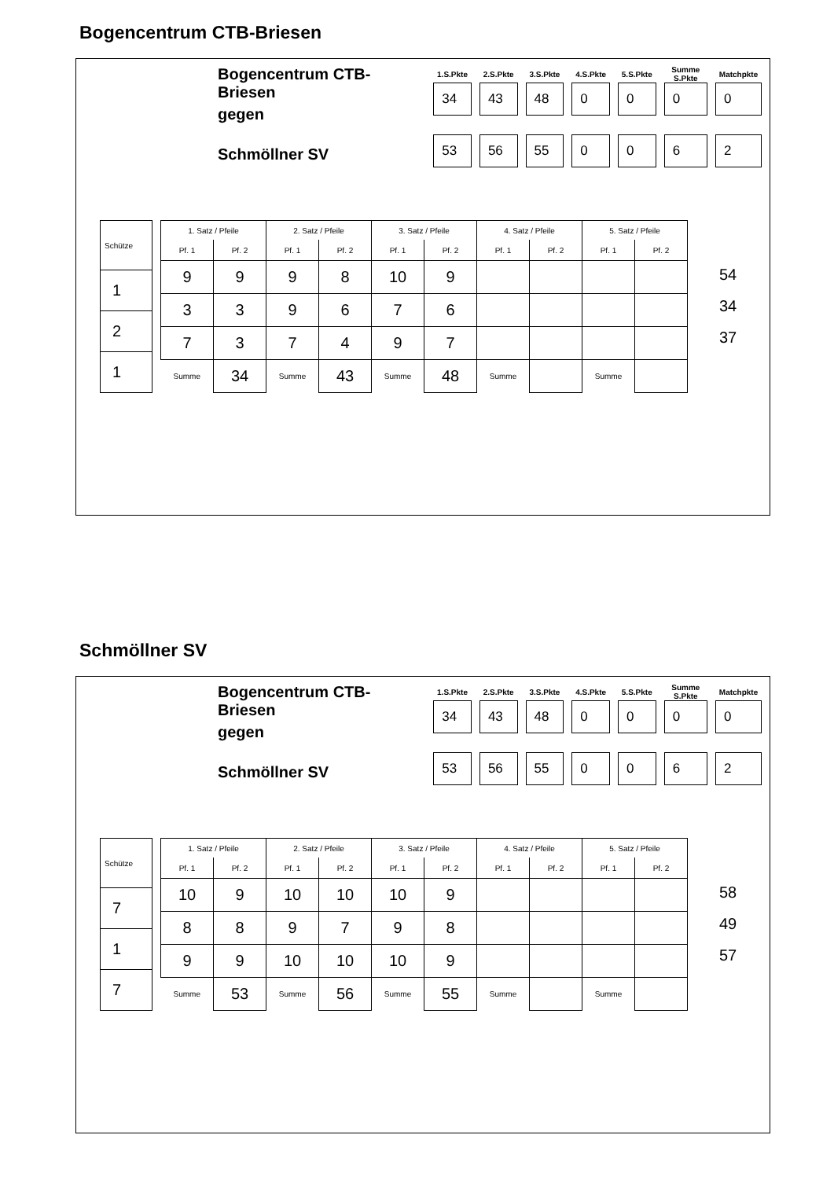Bogencentrum CTB-Briesen
Bogencentrum CTB-Briesen
gegen
Schmöllner SV
| 1.S.Pkte | 2.S.Pkte | 3.S.Pkte | 4.S.Pkte | 5.S.Pkte | Summe S.Pkte | Matchpkte |
| --- | --- | --- | --- | --- | --- | --- |
| 34 | 43 | 48 | 0 | 0 | 0 | 0 |
| 53 | 56 | 55 | 0 | 0 | 6 | 2 |
| Schütze |
| --- |
| 1 |
| 2 |
| 1 |
| 1. Satz / Pfeile | | 2. Satz / Pfeile | | 3. Satz / Pfeile | | 4. Satz / Pfeile | | 5. Satz / Pfeile | |
| --- | --- | --- | --- | --- | --- | --- | --- | --- | --- |
| Pf. 1 | Pf. 2 | Pf. 1 | Pf. 2 | Pf. 1 | Pf. 2 | Pf. 1 | Pf. 2 | Pf. 1 | Pf. 2 |
| 9 | 9 | 9 | 8 | 10 | 9 | | | | |
| 3 | 3 | 9 | 6 | 7 | 6 | | | | |
| 7 | 3 | 7 | 4 | 9 | 7 | | | | |
| Summe | 34 | Summe | 43 | Summe | 48 | Summe | | Summe | |
54
34
37
Schmöllner SV
Bogencentrum CTB-Briesen
gegen
Schmöllner SV
| 1.S.Pkte | 2.S.Pkte | 3.S.Pkte | 4.S.Pkte | 5.S.Pkte | Summe S.Pkte | Matchpkte |
| --- | --- | --- | --- | --- | --- | --- |
| 34 | 43 | 48 | 0 | 0 | 0 | 0 |
| 53 | 56 | 55 | 0 | 0 | 6 | 2 |
| Schütze |
| --- |
| 7 |
| 1 |
| 7 |
| 1. Satz / Pfeile | | 2. Satz / Pfeile | | 3. Satz / Pfeile | | 4. Satz / Pfeile | | 5. Satz / Pfeile | |
| --- | --- | --- | --- | --- | --- | --- | --- | --- | --- |
| Pf. 1 | Pf. 2 | Pf. 1 | Pf. 2 | Pf. 1 | Pf. 2 | Pf. 1 | Pf. 2 | Pf. 1 | Pf. 2 |
| 10 | 9 | 10 | 10 | 10 | 9 | | | | |
| 8 | 8 | 9 | 7 | 9 | 8 | | | | |
| 9 | 9 | 10 | 10 | 10 | 9 | | | | |
| Summe | 53 | Summe | 56 | Summe | 55 | Summe | | Summe | |
58
49
57